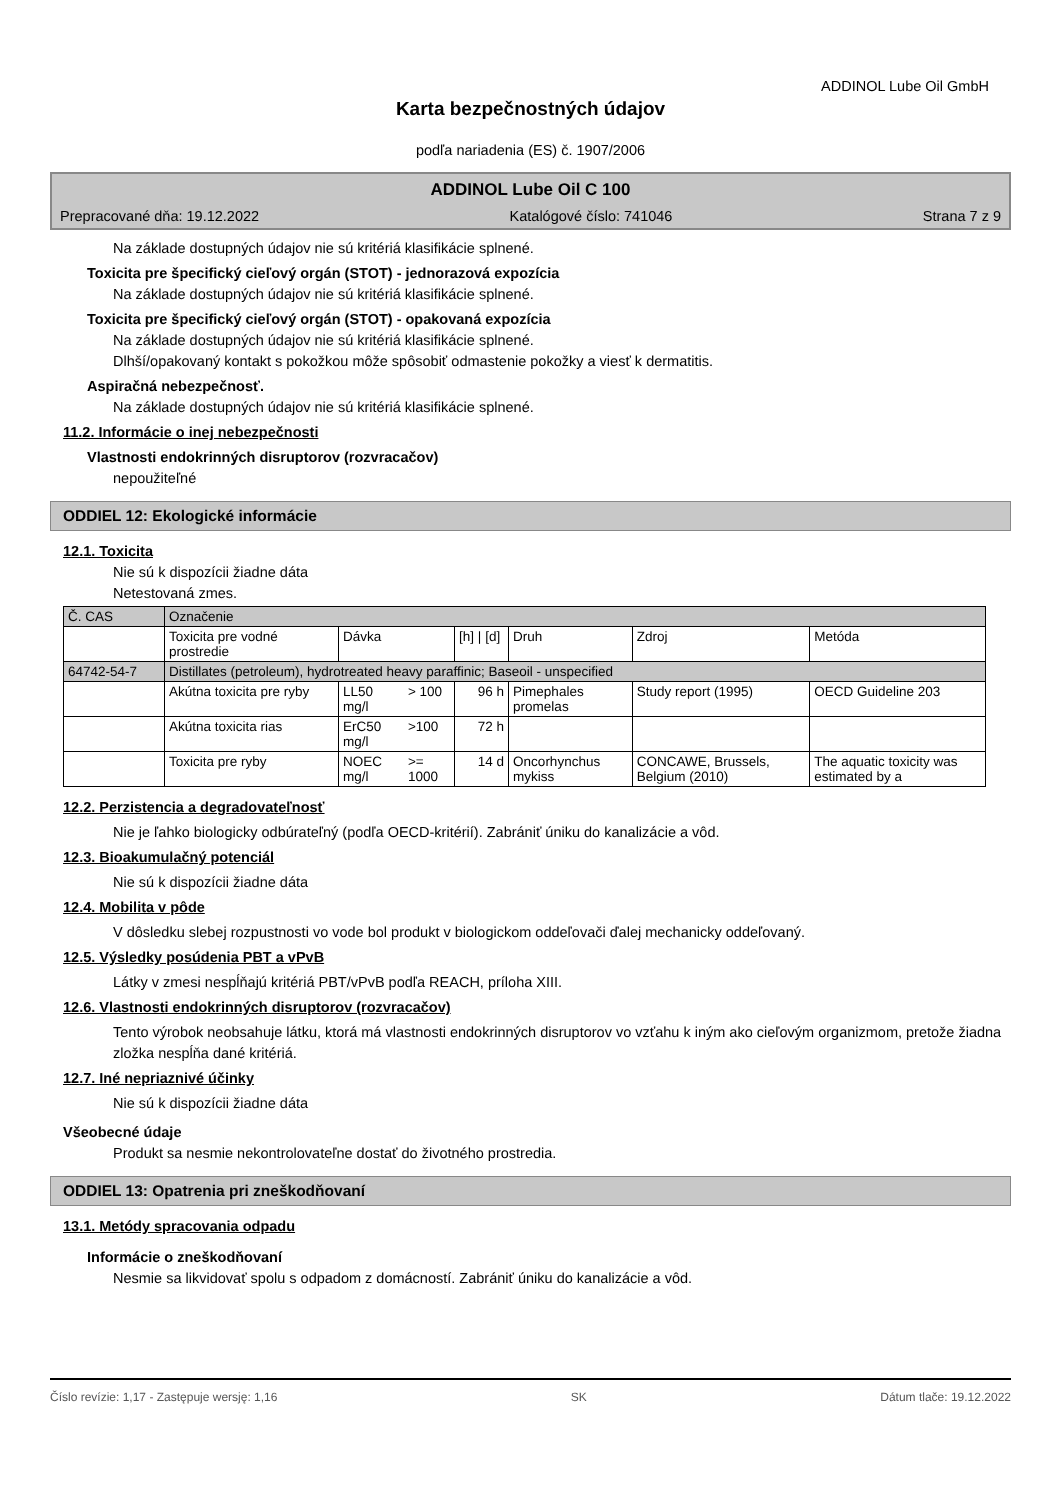ADDINOL Lube Oil GmbH
Karta bezpečnostných údajov
podľa nariadenia (ES) č. 1907/2006
ADDINOL Lube Oil C 100
Prepracované dňa: 19.12.2022 Katalógové číslo: 741046 Strana 7 z 9
Na základe dostupných údajov nie sú kritériá klasifikácie splnené.
Toxicita pre špecifický cieľový orgán (STOT) - jednorazová expozícia
Na základe dostupných údajov nie sú kritériá klasifikácie splnené.
Toxicita pre špecifický cieľový orgán (STOT) - opakovaná expozícia
Na základe dostupných údajov nie sú kritériá klasifikácie splnené.
Dlhší/opakovaný kontakt s pokožkou môže spôsobiť odmastenie pokožky a viesť k dermatitis.
Aspiračná nebezpečnosť.
Na základe dostupných údajov nie sú kritériá klasifikácie splnené.
11.2. Informácie o inej nebezpečnosti
Vlastnosti endokrinných disruptorov (rozvracačov)
nepoužiteľné
ODDIEL 12: Ekologické informácie
12.1. Toxicita
Nie sú k dispozícii žiadne dáta
Netestovaná zmes.
| Č. CAS | Označenie | | | | | | |
| --- | --- | --- | --- | --- | --- | --- | --- |
| | Toxicita pre vodné prostredie | Dávka | | [h] / [d] | Druh | Zdroj | Metóda |
| 64742-54-7 | Distillates (petroleum), hydrotreated heavy paraffinic; Baseoil - unspecified | | | | | | |
| | Akútna toxicita pre ryby | LL50 mg/l | > 100 | 96 h | Pimephales promelas | Study report (1995) | OECD Guideline 203 |
| | Akútna toxicita rias | ErC50 mg/l | >100 | 72 h | | | |
| | Toxicita pre ryby | NOEC mg/l | >= 1000 | 14 d | Oncorhynchus mykiss | CONCAWE, Brussels, Belgium (2010) | The aquatic toxicity was estimated by a |
12.2. Perzistencia a degradovateľnosť
Nie je ľahko biologicky odbúrateľný (podľa OECD-kritérií). Zabrániť úniku do kanalizácie a vôd.
12.3. Bioakumulačný potenciál
Nie sú k dispozícii žiadne dáta
12.4. Mobilita v pôde
V dôsledku slebej rozpustnosti vo vode bol produkt v biologickom oddeľovači ďalej mechanicky oddeľovaný.
12.5. Výsledky posúdenia PBT a vPvB
Látky v zmesi nespĺňajú kritériá PBT/vPvB podľa REACH, príloha XIII.
12.6. Vlastnosti endokrinných disruptorov (rozvracačov)
Tento výrobok neobsahuje látku, ktorá má vlastnosti endokrinných disruptorov vo vzťahu k iným ako cieľovým organizmom, pretože žiadna zložka nespĺňa dané kritériá.
12.7. Iné nepriaznivé účinky
Nie sú k dispozícii žiadne dáta
Všeobecné údaje
Produkt sa nesmie nekontrolovateľne dostať do životného prostredia.
ODDIEL 13: Opatrenia pri zneškodňovaní
13.1. Metódy spracovania odpadu
Informácie o zneškodňovaní
Nesmie sa likvidovať spolu s odpadom z domácností. Zabrániť úniku do kanalizácie a vôd.
Číslo revízie: 1,17 - Zastępuje wersję: 1,16 SK Dátum tlače: 19.12.2022